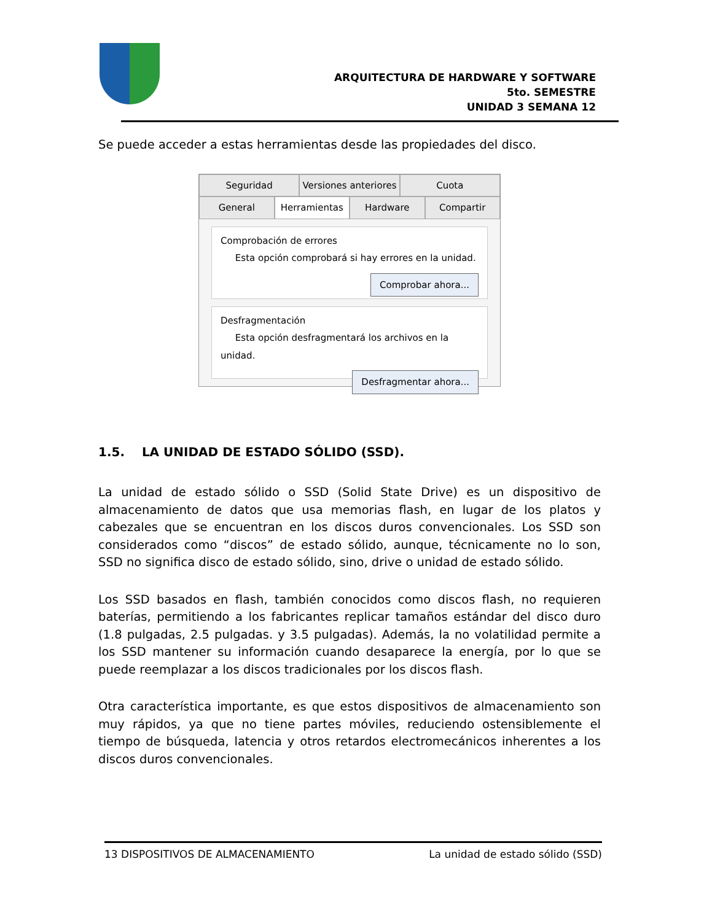ARQUITECTURA DE HARDWARE Y SOFTWARE
5to. SEMESTRE
UNIDAD 3 SEMANA 12
Se puede acceder a estas herramientas desde las propiedades del disco.
Seguridad Versiones anteriores Cuota
General Herramientas Hardware Compartir
Comprobación de errores
Esta opción comprobará si hay errores en la unidad.
Comprobar ahora...
Desfragmentación
Esta opción desfragmentará los archivos en la unidad.
Desfragmentar ahora...
1.5. LA UNIDAD DE ESTADO SÓLIDO (SSD).
La unidad de estado sólido o SSD (Solid State Drive) es un dispositivo de almacenamiento de datos que usa memorias flash, en lugar de los platos y cabezales que se encuentran en los discos duros convencionales. Los SSD son considerados como “discos” de estado sólido, aunque, técnicamente no lo son, SSD no significa disco de estado sólido, sino, drive o unidad de estado sólido.
Los SSD basados en flash, también conocidos como discos flash, no requieren baterías, permitiendo a los fabricantes replicar tamaños estándar del disco duro (1.8 pulgadas, 2.5 pulgadas. y 3.5 pulgadas). Además, la no volatilidad permite a los SSD mantener su información cuando desaparece la energía, por lo que se puede reemplazar a los discos tradicionales por los discos flash.
Otra característica importante, es que estos dispositivos de almacenamiento son muy rápidos, ya que no tiene partes móviles, reduciendo ostensiblemente el tiempo de búsqueda, latencia y otros retardos electromecánicos inherentes a los discos duros convencionales.
13 DISPOSITIVOS DE ALMACENAMIENTO La unidad de estado sólido (SSD)